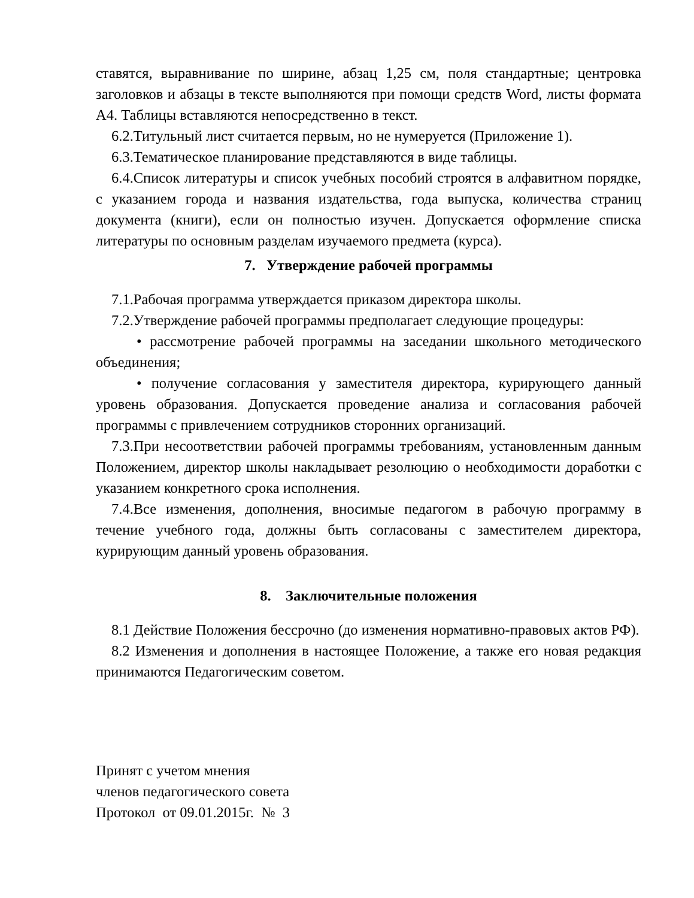ставятся, выравнивание по ширине, абзац 1,25 см, поля стандартные; центровка заголовков и абзацы в тексте выполняются при помощи средств Word, листы формата А4. Таблицы вставляются непосредственно в текст.
6.2.Титульный лист считается первым, но не нумеруется (Приложение 1).
6.3.Тематическое планирование представляются в виде таблицы.
6.4.Список литературы и список учебных пособий строятся в алфавитном порядке, с указанием города и названия издательства, года выпуска, количества страниц документа (книги), если он полностью изучен. Допускается оформление списка литературы по основным разделам изучаемого предмета (курса).
7. Утверждение рабочей программы
7.1.Рабочая программа утверждается приказом директора школы.
7.2.Утверждение рабочей программы предполагает следующие процедуры:
• рассмотрение рабочей программы на заседании школьного методического объединения;
• получение согласования у заместителя директора, курирующего данный уровень образования. Допускается проведение анализа и согласования рабочей программы с привлечением сотрудников сторонних организаций.
7.3.При несоответствии рабочей программы требованиям, установленным данным Положением, директор школы накладывает резолюцию о необходимости доработки с указанием конкретного срока исполнения.
7.4.Все изменения, дополнения, вносимые педагогом в рабочую программу в течение учебного года, должны быть согласованы с заместителем директора, курирующим данный уровень образования.
8. Заключительные положения
8.1 Действие Положения бессрочно (до изменения нормативно-правовых актов РФ).
8.2 Изменения и дополнения в настоящее Положение, а также его новая редакция принимаются Педагогическим советом.
Принят с учетом мнения
членов педагогического совета
Протокол от 09.01.2015г. № 3